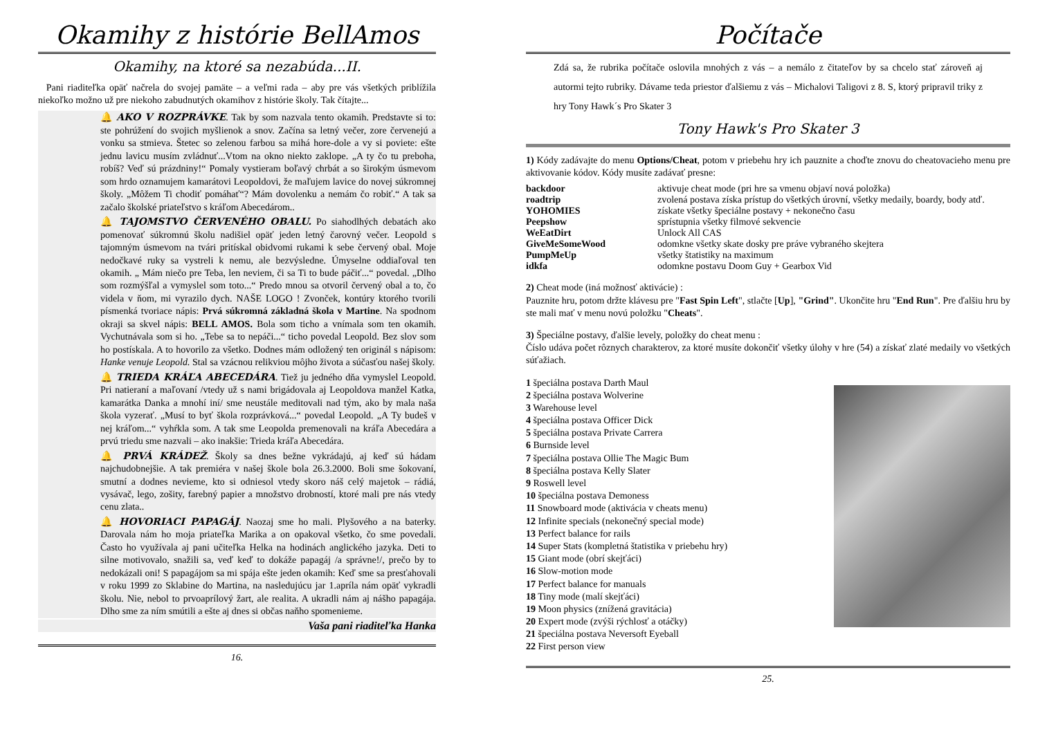Okamihy z histórie BellAmos
Okamihy, na ktoré sa nezabúda...II.
Pani riaditeľka opäť načrela do svojej pamäte – a veľmi rada – aby pre vás všetkých priblížila niekoľko možno už pre niekoho zabudnutých okamihov z histórie školy. Tak čítajte...
🔔 AKO V ROZPRÁVKE. Tak by som nazvala tento okamih. Predstavte si to: ste pohrúžení do svojich myšlienok a snov. Začína sa letný večer, zore červenejú a vonku sa stmieva. Štetec so zelenou farbou sa mihá hore-dole a vy si poviete: ešte jednu lavicu musím zvládnuť...Vtom na okno niekto zaklope. „A ty čo tu preboha, robíš? Veď sú prázdniny!“ Pomaly vystieram boľavý chrbát a so širokým úsmevom som hrdo oznamujem kamarátovi Leopoldovi, že maľujem lavice do novej súkromnej školy. „Môžem Ti chodiť pomáhať“? Mám dovolenku a nemám čo robiť.“ A tak sa začalo školské priateľstvo s kráľom Abecedárom..
🔔 TAJOMSTVO ČERVENÉHO OBALU. Po siahodlhých debatách ako pomenovať súkromnú školu nadišiel opäť jeden letný čarovný večer. Leopold s tajomným úsmevom na tvári pritískal obidvomi rukami k sebe červený obal. Moje nedočkavé ruky sa vystreli k nemu, ale bezvýsledne. Úmyselne oddiaľoval ten okamih. „ Mám niečo pre Teba, len neviem, či sa Ti to bude páčiť...“ povedal. „Dlho som rozmýšľal a vymyslel som toto...“ Predo mnou sa otvoril červený obal a to, čo videla v ňom, mi vyrazilo dych. NAŠE LOGO ! Zvonček, kontúry ktorého tvorili písmenká tvoriace nápis: Prvá súkromná základná škola v Martine. Na spodnom okraji sa skvel nápis: BELL AMOS. Bola som ticho a vnímala som ten okamih. Vychutnávala som si ho. „Tebe sa to nepáči...“ ticho povedal Leopold. Bez slov som ho postískala. A to hovorilo za všetko. Dodnes mám odložený ten originál s nápisom: Hanke venuje Leopold. Stal sa vzácnou relikviou môjho života a súčasťou našej školy.
🔔 TRIEDA KRÁĽA ABECEDÁRA. Tiež ju jedného dňa vymyslel Leopold. Pri natieraní a maľovaní /vtedy už s nami brigádovala aj Leopoldova manžel Katka, kamarátka Danka a mnohí iní/ sme neustále meditovali nad tým, ako by mala naša škola vyzerať. „Musí to byť škola rozprávková...“ povedal Leopold. „A Ty budeš v nej kráľom...“ vyhŕkla som. A tak sme Leopolda premenovali na kráľa Abecedára a prvú triedu sme nazvali – ako inakšie: Trieda kráľa Abecedára.
🔔 PRVÁ KRÁDEŽ. Školy sa dnes bežne vykrádajú, aj keď sú hádam najchudobnejšie. A tak premiéra v našej škole bola 26.3.2000. Boli sme šokovaní, smutní a dodnes nevieme, kto si odniesol vtedy skoro náš celý majetok – rádiá, vysávač, lego, zošity, farebný papier a množstvo drobností, ktoré mali pre nás vtedy cenu zlata..
🔔 HOVORIACI PAPAGÁJ. Naozaj sme ho mali. Plyšového a na baterky. Darovala nám ho moja priateľka Marika a on opakoval všetko, čo sme povedali. Často ho využívala aj pani učiteľka Helka na hodinách anglického jazyka. Deti to silne motivovalo, snažili sa, veď keď to dokáže papagáj /a správne!/, prečo by to nedokázali oni! S papagájom sa mi spája ešte jeden okamih: Keď sme sa presťahovali v roku 1999 zo Sklabine do Martina, na nasledujúcu jar 1.apríla nám opäť vykradli školu. Nie, nebol to prvoaprílový žart, ale realita. A ukradli nám aj nášho papagája. Dlho sme za ním smútili a ešte aj dnes si občas naňho spomenieme.
Vaša pani riaditeľka Hanka
16.
Počítače
Zdá sa, že rubrika počítače oslovila mnohých z vás – a nemálo z čitateľov by sa chcelo stať zároveň aj autormi tejto rubriky. Dávame teda priestor ďalšiemu z vás – Michalovi Taligovi z 8. S, ktorý pripravil triky z hry Tony Hawk´s Pro Skater 3
Tony Hawk's Pro Skater 3
1) Kódy zadávajte do menu Options/Cheat, potom v priebehu hry ich pauznite a choďte znovu do cheatovacieho menu pre aktivovanie kódov. Kódy musíte zadávať presne:
| backdoor | aktivuje cheat mode (pri hre sa vmenu objaví nová položka) |
| roadtrip | zvolená postava získa prístup do všetkých úrovní, všetky medaily, boardy, body atď. |
| YOHOMIES | získate všetky špeciálne postavy + nekonečno času |
| Peepshow | sprístupnia všetky filmové sekvencie |
| WeEatDirt | Unlock All CAS |
| GiveMeSomeWood | odomkne všetky skate dosky pre práve vybraného skejtera |
| PumpMeUp | všetky štatistiky na maximum |
| idkfa | odomkne postavu Doom Guy + Gearbox Vid |
2) Cheat mode (iná možnosť aktivácie) :
Pauznite hru, potom držte klávesu pre "Fast Spin Left", stlačte [Up], "Grind". Ukončite hru "End Run". Pre ďalšiu hru by ste mali mať v menu novú položku "Cheats".
3) Špeciálne postavy, ďalšie levely, položky do cheat menu :
Číslo udáva počet rôznych charakterov, za ktoré musíte dokončiť všetky úlohy v hre (54) a získať zlaté medaily vo všetkých súťažiach.
1 špeciálna postava Darth Maul
2 špeciálna postava Wolverine
3 Warehouse level
4 špeciálna postava Officer Dick
5 špeciálna postava Private Carrera
6 Burnside level
7 špeciálna postava Ollie The Magic Bum
8 špeciálna postava Kelly Slater
9 Roswell level
10 špeciálna postava Demoness
11 Snowboard mode (aktivácia v cheats menu)
12 Infinite specials (nekonečný special mode)
13 Perfect balance for rails
14 Super Stats (kompletná štatistika v priebehu hry)
15 Giant mode (obrí skejťáci)
16 Slow-motion mode
17 Perfect balance for manuals
18 Tiny mode (malí skejťáci)
19 Moon physics (znížená gravitácia)
20 Expert mode (zvýši rýchlosť a otáčky)
21 špeciálna postava Neversoft Eyeball
22 First person view
25.